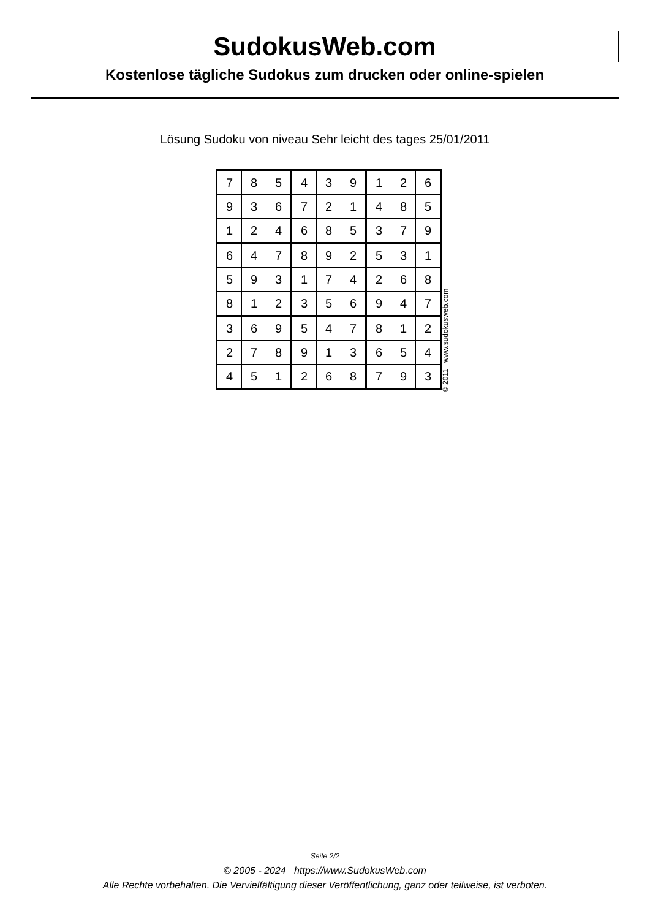SudokusWeb.com
Kostenlose tägliche Sudokus zum drucken oder online-spielen
Lösung Sudoku von niveau Sehr leicht des tages 25/01/2011
| 7 | 8 | 5 | 4 | 3 | 9 | 1 | 2 | 6 |
| 9 | 3 | 6 | 7 | 2 | 1 | 4 | 8 | 5 |
| 1 | 2 | 4 | 6 | 8 | 5 | 3 | 7 | 9 |
| 6 | 4 | 7 | 8 | 9 | 2 | 5 | 3 | 1 |
| 5 | 9 | 3 | 1 | 7 | 4 | 2 | 6 | 8 |
| 8 | 1 | 2 | 3 | 5 | 6 | 9 | 4 | 7 |
| 3 | 6 | 9 | 5 | 4 | 7 | 8 | 1 | 2 |
| 2 | 7 | 8 | 9 | 1 | 3 | 6 | 5 | 4 |
| 4 | 5 | 1 | 2 | 6 | 8 | 7 | 9 | 3 |
© 2011 www.sudokusweb.com
Seite 2/2
© 2005 - 2024 https://www.SudokusWeb.com
Alle Rechte vorbehalten. Die Vervielfältigung dieser Veröffentlichung, ganz oder teilweise, ist verboten.